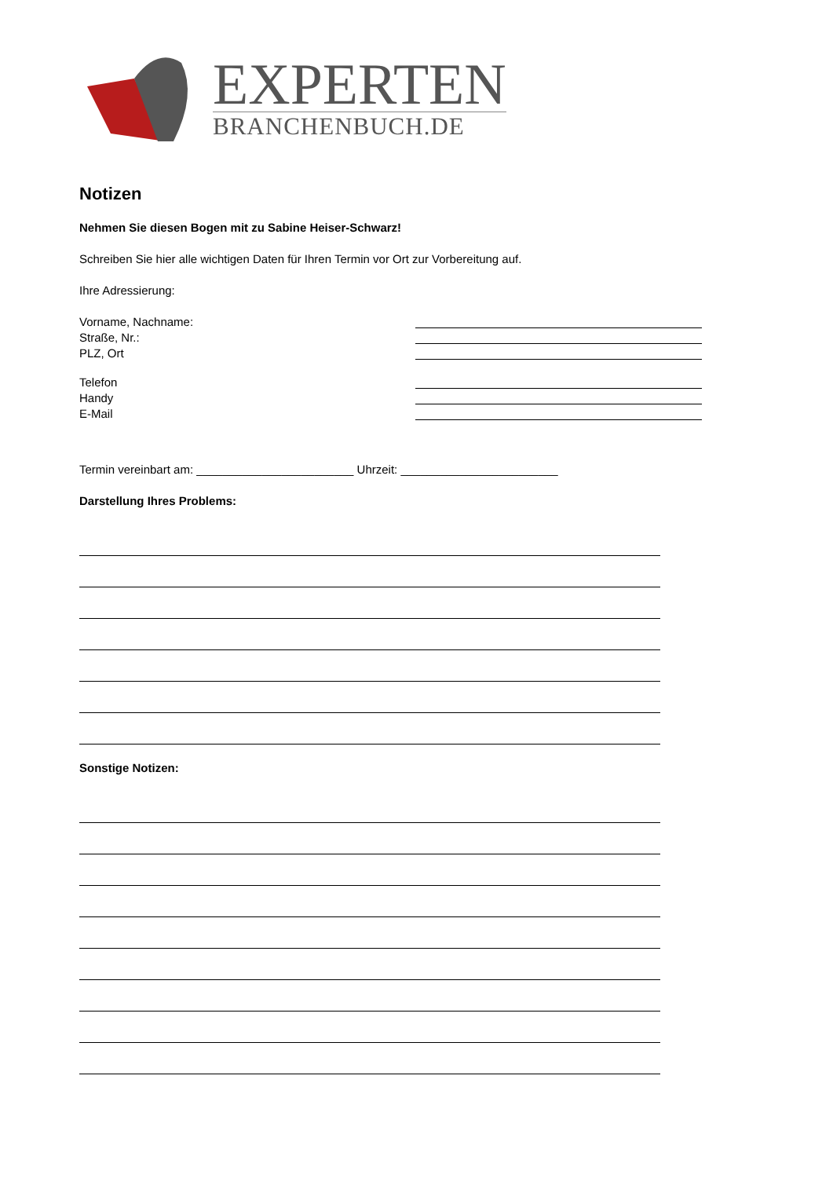EXPERTEN
BRANCHENBUCH.DE
Notizen
Nehmen Sie diesen Bogen mit zu Sabine Heiser-Schwarz!
Schreiben Sie hier alle wichtigen Daten für Ihren Termin vor Ort zur Vorbereitung auf.
Ihre Adressierung:
Vorname, Nachname:
Straße, Nr.:
PLZ, Ort
Telefon
Handy
E-Mail
Termin vereinbart am: ________________________ Uhrzeit: ________________________
Darstellung Ihres Problems:
Sonstige Notizen: